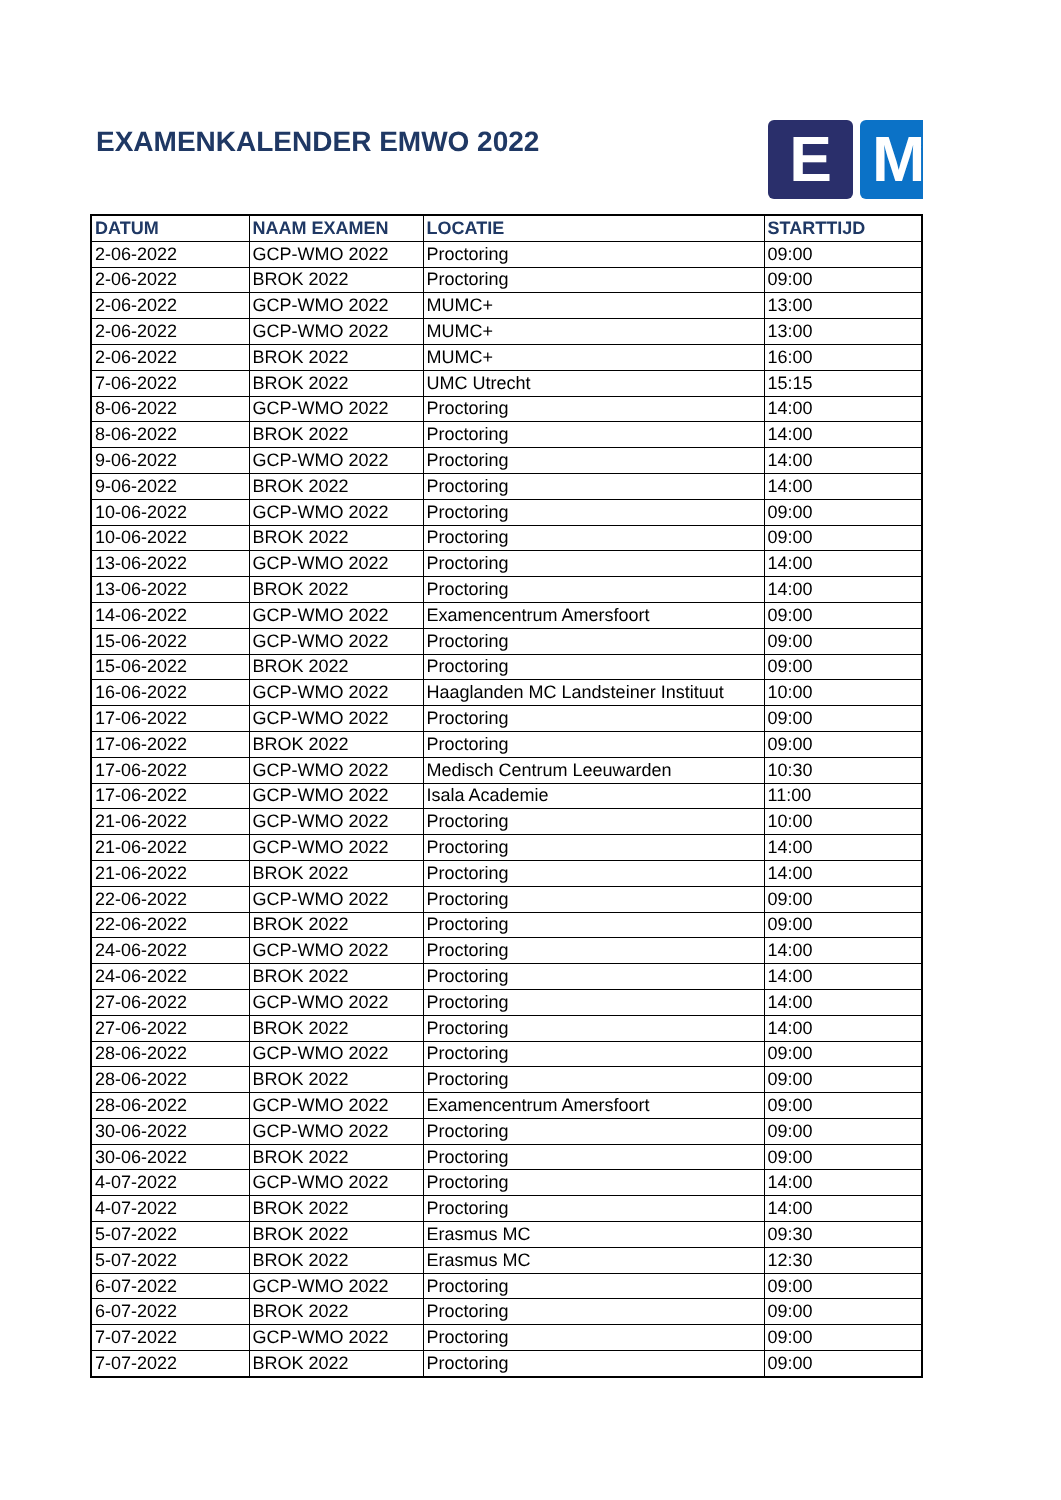EXAMENKALENDER EMWO 2022
E M
| DATUM | NAAM EXAMEN | LOCATIE | STARTTIJD |
| --- | --- | --- | --- |
| 2-06-2022 | GCP-WMO 2022 | Proctoring | 09:00 |
| 2-06-2022 | BROK 2022 | Proctoring | 09:00 |
| 2-06-2022 | GCP-WMO 2022 | MUMC+ | 13:00 |
| 2-06-2022 | GCP-WMO 2022 | MUMC+ | 13:00 |
| 2-06-2022 | BROK 2022 | MUMC+ | 16:00 |
| 7-06-2022 | BROK 2022 | UMC Utrecht | 15:15 |
| 8-06-2022 | GCP-WMO 2022 | Proctoring | 14:00 |
| 8-06-2022 | BROK 2022 | Proctoring | 14:00 |
| 9-06-2022 | GCP-WMO 2022 | Proctoring | 14:00 |
| 9-06-2022 | BROK 2022 | Proctoring | 14:00 |
| 10-06-2022 | GCP-WMO 2022 | Proctoring | 09:00 |
| 10-06-2022 | BROK 2022 | Proctoring | 09:00 |
| 13-06-2022 | GCP-WMO 2022 | Proctoring | 14:00 |
| 13-06-2022 | BROK 2022 | Proctoring | 14:00 |
| 14-06-2022 | GCP-WMO 2022 | Examencentrum Amersfoort | 09:00 |
| 15-06-2022 | GCP-WMO 2022 | Proctoring | 09:00 |
| 15-06-2022 | BROK 2022 | Proctoring | 09:00 |
| 16-06-2022 | GCP-WMO 2022 | Haaglanden MC Landsteiner Instituut | 10:00 |
| 17-06-2022 | GCP-WMO 2022 | Proctoring | 09:00 |
| 17-06-2022 | BROK 2022 | Proctoring | 09:00 |
| 17-06-2022 | GCP-WMO 2022 | Medisch Centrum Leeuwarden | 10:30 |
| 17-06-2022 | GCP-WMO 2022 | Isala Academie | 11:00 |
| 21-06-2022 | GCP-WMO 2022 | Proctoring | 10:00 |
| 21-06-2022 | GCP-WMO 2022 | Proctoring | 14:00 |
| 21-06-2022 | BROK 2022 | Proctoring | 14:00 |
| 22-06-2022 | GCP-WMO 2022 | Proctoring | 09:00 |
| 22-06-2022 | BROK 2022 | Proctoring | 09:00 |
| 24-06-2022 | GCP-WMO 2022 | Proctoring | 14:00 |
| 24-06-2022 | BROK 2022 | Proctoring | 14:00 |
| 27-06-2022 | GCP-WMO 2022 | Proctoring | 14:00 |
| 27-06-2022 | BROK 2022 | Proctoring | 14:00 |
| 28-06-2022 | GCP-WMO 2022 | Proctoring | 09:00 |
| 28-06-2022 | BROK 2022 | Proctoring | 09:00 |
| 28-06-2022 | GCP-WMO 2022 | Examencentrum Amersfoort | 09:00 |
| 30-06-2022 | GCP-WMO 2022 | Proctoring | 09:00 |
| 30-06-2022 | BROK 2022 | Proctoring | 09:00 |
| 4-07-2022 | GCP-WMO 2022 | Proctoring | 14:00 |
| 4-07-2022 | BROK 2022 | Proctoring | 14:00 |
| 5-07-2022 | BROK 2022 | Erasmus MC | 09:30 |
| 5-07-2022 | BROK 2022 | Erasmus MC | 12:30 |
| 6-07-2022 | GCP-WMO 2022 | Proctoring | 09:00 |
| 6-07-2022 | BROK 2022 | Proctoring | 09:00 |
| 7-07-2022 | GCP-WMO 2022 | Proctoring | 09:00 |
| 7-07-2022 | BROK 2022 | Proctoring | 09:00 |